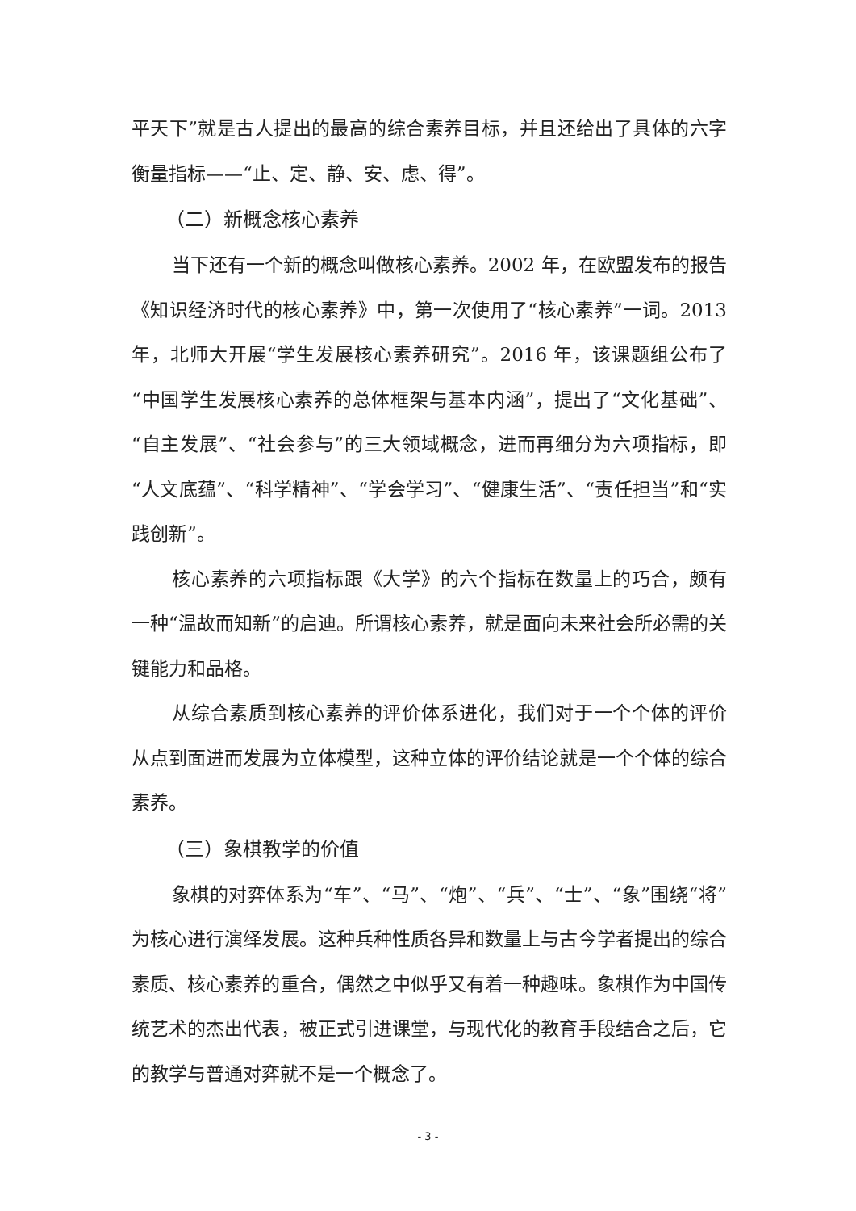平天下”就是古人提出的最高的综合素养目标，并且还给出了具体的六字衡量指标——“止、定、静、安、虑、得”。
（二）新概念核心素养
当下还有一个新的概念叫做核心素养。2002 年，在欧盟发布的报告《知识经济时代的核心素养》中，第一次使用了“核心素养”一词。2013 年，北师大开展“学生发展核心素养研究”。2016 年，该课题组公布了“中国学生发展核心素养的总体框架与基本内涵”，提出了“文化基础”、“自主发展”、“社会参与”的三大领域概念，进而再细分为六项指标，即“人文底蕴”、“科学精神”、“学会学习”、“健康生活”、“责任担当”和“实践创新”。
核心素养的六项指标跟《大学》的六个指标在数量上的巧合，颇有一种“温故而知新”的启迪。所谓核心素养，就是面向未来社会所必需的关键能力和品格。
从综合素质到核心素养的评价体系进化，我们对于一个个体的评价从点到面进而发展为立体模型，这种立体的评价结论就是一个个体的综合素养。
（三）象棋教学的价值
象棋的对弈体系为“车”、“马”、“炮”、“兵”、“士”、“象”围绕“将”为核心进行演绎发展。这种兵种性质各异和数量上与古今学者提出的综合素质、核心素养的重合，偶然之中似乎又有着一种趣味。象棋作为中国传统艺术的杰出代表，被正式引进课堂，与现代化的教育手段结合之后，它的教学与普通对弈就不是一个概念了。
- 3 -